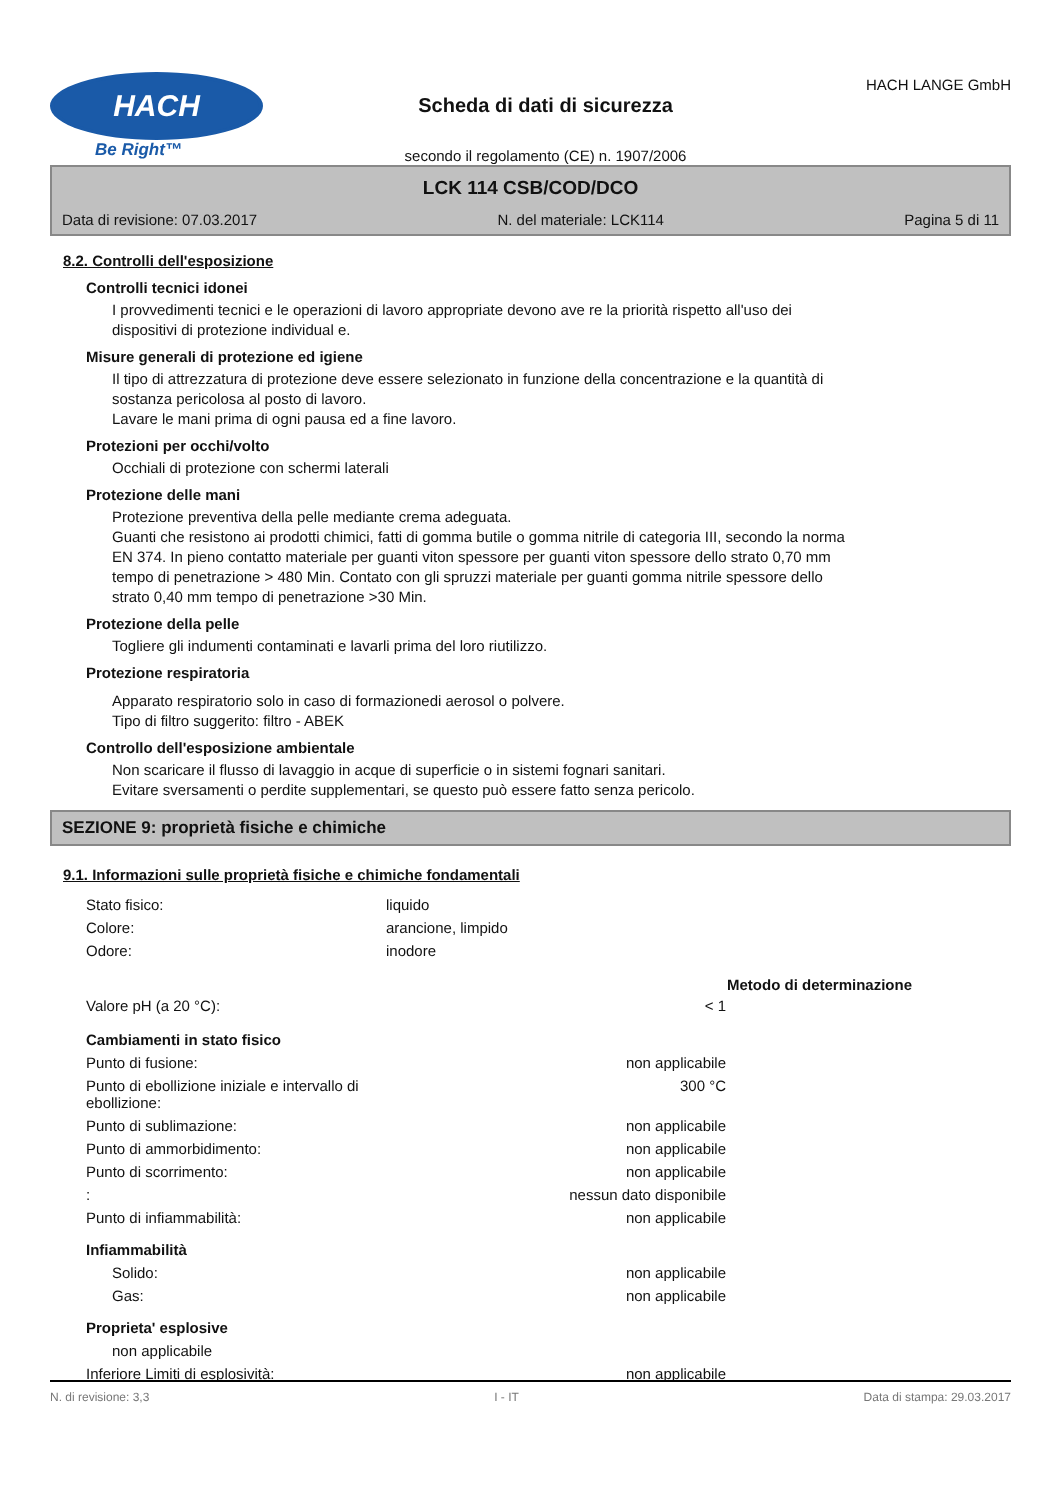HACH
Be Right™
Scheda di dati di sicurezza
secondo il regolamento (CE) n. 1907/2006
HACH LANGE GmbH
LCK 114 CSB/COD/DCO
Data di revisione: 07.03.2017 N. del materiale: LCK114 Pagina 5 di 11
8.2. Controlli dell'esposizione
Controlli tecnici idonei
I provvedimenti tecnici e le operazioni di lavoro appropriate devono ave re la priorità rispetto all'uso dei
dispositivi di protezione individual e.
Misure generali di protezione ed igiene
Il tipo di attrezzatura di protezione deve essere selezionato in funzione della concentrazione e la quantità di
sostanza pericolosa al posto di lavoro.
Lavare le mani prima di ogni pausa ed a fine lavoro.
Protezioni per occhi/volto
Occhiali di protezione con schermi laterali
Protezione delle mani
Protezione preventiva della pelle mediante crema adeguata.
Guanti che resistono ai prodotti chimici, fatti di gomma butile o gomma nitrile di categoria III, secondo la norma
EN 374. In pieno contatto materiale per guanti viton spessore per guanti viton spessore dello strato 0,70 mm
tempo di penetrazione > 480 Min. Contato con gli spruzzi materiale per guanti gomma nitrile spessore dello
strato 0,40 mm tempo di penetrazione >30 Min.
Protezione della pelle
Togliere gli indumenti contaminati e lavarli prima del loro riutilizzo.
Protezione respiratoria
Apparato respiratorio solo in caso di formazionedi aerosol o polvere.
Tipo di filtro suggerito: filtro - ABEK
Controllo dell'esposizione ambientale
Non scaricare il flusso di lavaggio in acque di superficie o in sistemi fognari sanitari.
Evitare sversamenti o perdite supplementari, se questo può essere fatto senza pericolo.
SEZIONE 9: proprietà fisiche e chimiche
9.1. Informazioni sulle proprietà fisiche e chimiche fondamentali
| Stato fisico: | liquido | | |
| Colore: | arancione, limpido | | |
| Odore: | inodore | | |
| | | | Metodo di determinazione |
| Valore pH (a 20 °C): | | < 1 | |
| Cambiamenti in stato fisico | | | |
| Punto di fusione: | | non applicabile | |
| Punto di ebollizione iniziale e intervallo di ebollizione: | | 300 °C | |
| Punto di sublimazione: | | non applicabile | |
| Punto di ammorbidimento: | | non applicabile | |
| Punto di scorrimento: | | non applicabile | |
| : | | nessun dato disponibile | |
| Punto di infiammabilità: | | non applicabile | |
| Infiammabilità | | | |
| Solido: | | non applicabile | |
| Gas: | | non applicabile | |
| Proprieta' esplosive | | | |
| non applicabile | | | |
| Inferiore Limiti di esplosività: | | non applicabile | |
N. di revisione: 3,3 I - IT Data di stampa: 29.03.2017